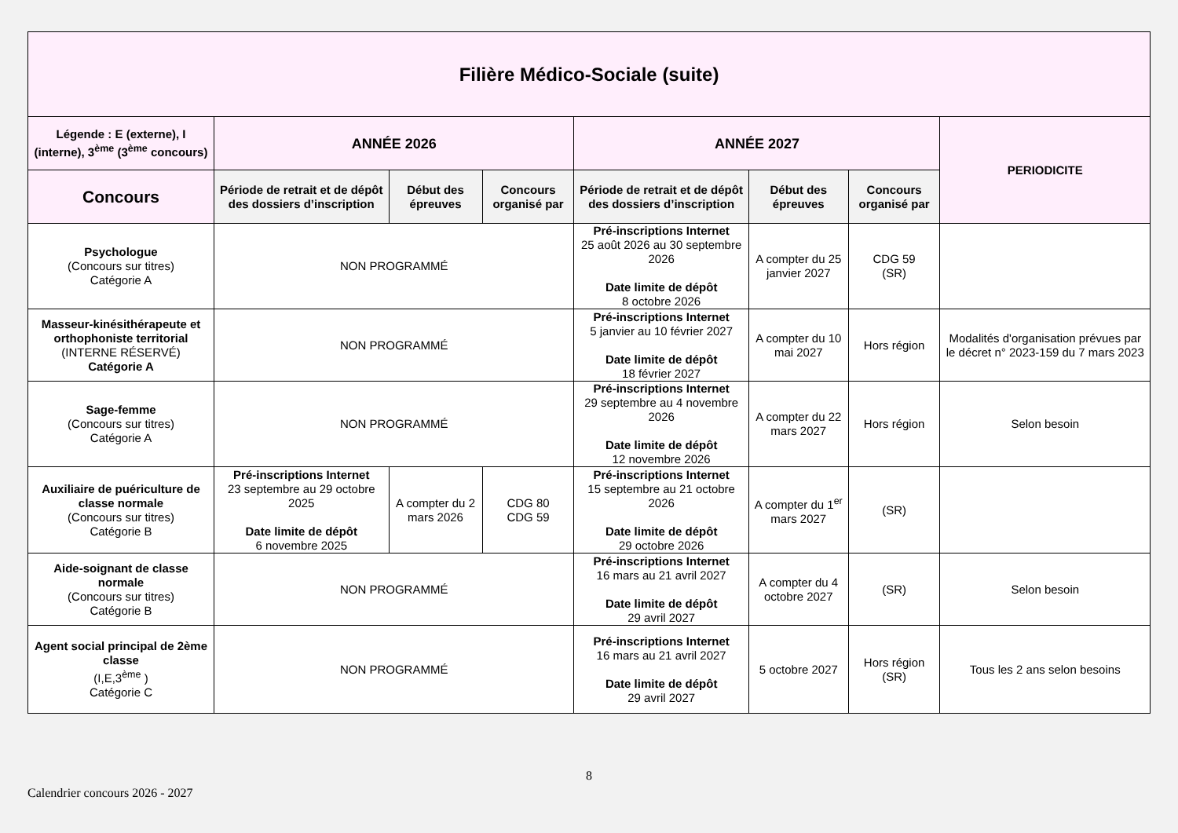| Filière Médico-Sociale (suite) | | | | | | | |
| --- | --- | --- | --- | --- | --- | --- | --- |
| Légende : E (externe), I (interne), 3<sup>ème</sup> (3<sup>ème</sup> concours) | ANNÉE 2026 | | | ANNÉE 2027 | | | PERIODICITE |
| Concours | Période de retrait et de dépôt des dossiers d’inscription | Début des épreuves | Concours organisé par | Période de retrait et de dépôt des dossiers d’inscription | Début des épreuves | Concours organisé par | |
| Psychologue (Concours sur titres) Catégorie A | NON PROGRAMMÉ | | | Pré-inscriptions Internet 25 août 2026 au 30 septembre 2026 Date limite de dépôt 8 octobre 2026 | A compter du 25 janvier 2027 | CDG 59 (SR) | |
| Masseur-kinésithérapeute et orthophoniste territorial (INTERNE RÉSERVÉ) Catégorie A | NON PROGRAMMÉ | | | Pré-inscriptions Internet 5 janvier au 10 février 2027 Date limite de dépôt 18 février 2027 | A compter du 10 mai 2027 | Hors région | Modalités d'organisation prévues par le décret n° 2023-159 du 7 mars 2023 |
| Sage-femme (Concours sur titres) Catégorie A | NON PROGRAMMÉ | | | Pré-inscriptions Internet 29 septembre au 4 novembre 2026 Date limite de dépôt 12 novembre 2026 | A compter du 22 mars 2027 | Hors région | Selon besoin |
| Auxiliaire de puériculture de classe normale (Concours sur titres) Catégorie B | Pré-inscriptions Internet 23 septembre au 29 octobre 2025 Date limite de dépôt 6 novembre 2025 | A compter du 2 mars 2026 | CDG 80 CDG 59 | Pré-inscriptions Internet 15 septembre au 21 octobre 2026 Date limite de dépôt 29 octobre 2026 | A compter du 1<sup>er</sup> mars 2027 | (SR) | |
| Aide-soignant de classe normale (Concours sur titres) Catégorie B | NON PROGRAMMÉ | | | Pré-inscriptions Internet 16 mars au 21 avril 2027 Date limite de dépôt 29 avril 2027 | A compter du 4 octobre 2027 | (SR) | Selon besoin |
| Agent social principal de 2ème classe (I,E,3<sup>ème</sup> ) Catégorie C | NON PROGRAMMÉ | | | Pré-inscriptions Internet 16 mars au 21 avril 2027 Date limite de dépôt 29 avril 2027 | 5 octobre 2027 | Hors région (SR) | Tous les 2 ans selon besoins |
8
Calendrier concours 2026 - 2027